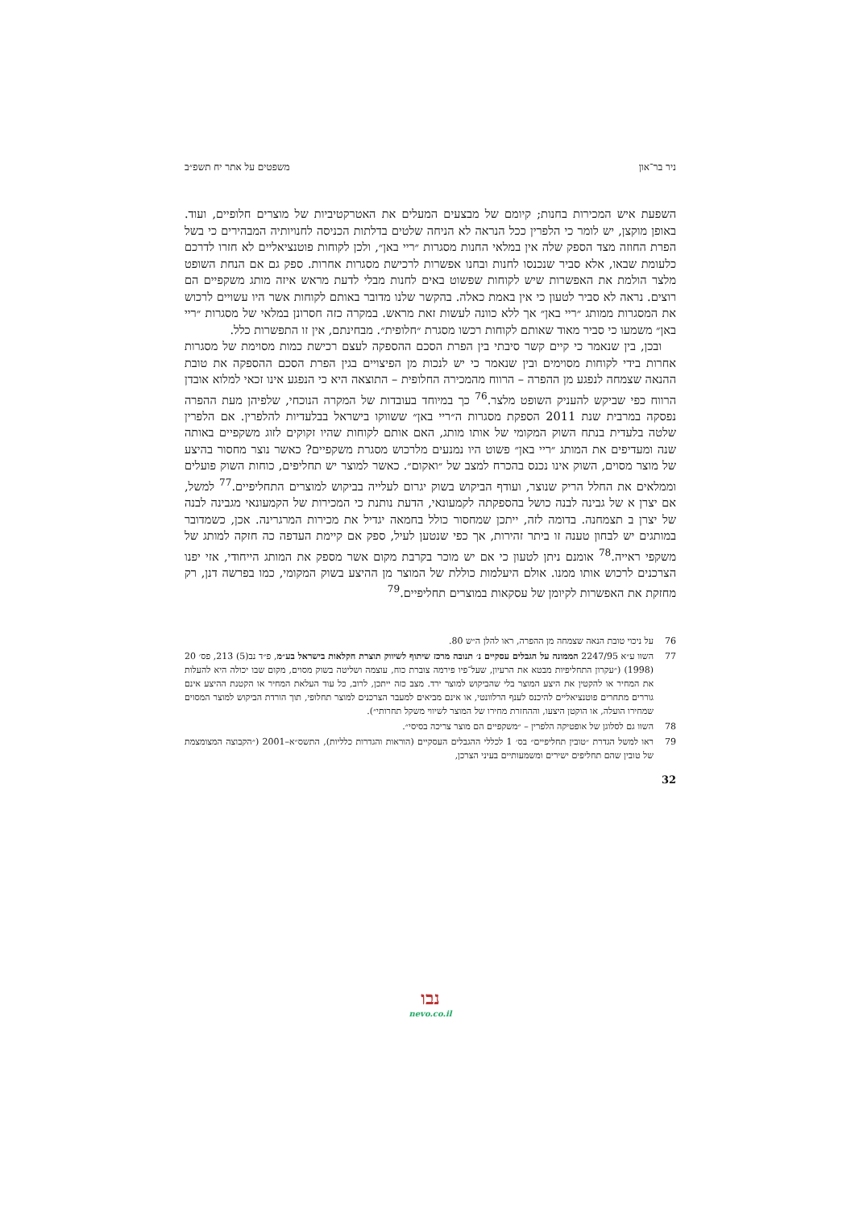ניר בר־און משפטים על אתר יח תשפ״ב
השפעת איש המכירות בחנות; קיומם של מבצעים המעלים את האטרקטיביות של מוצרים חלופיים, ועוד. באופן מוקצן, יש לומר כי הלפרין ככל הנראה לא הניחה שלטים בדלתות הכניסה לחנויותיה המבהירים כי בשל הפרת החוזה מצד הספק שלה אין במלאי החנות מסגרות ״ריי באן״, ולכן לקוחות פוטנציאליים לא חזרו לדרכם כלעומת שבאו, אלא סביר שנכנסו לחנות ובחנו אפשרות לרכישת מסגרות אחרות. ספק גם אם הנחת השופט מלצר הולמת את האפשרות שיש לקוחות שפשוט באים לחנות מבלי לדעת מראש איזה מותג משקפיים הם רוצים. נראה לא סביר לטעון כי אין באמת כאלה. בהקשר שלנו מדובר באותם לקוחות אשר היו עשויים לרכוש את המסגרות ממותג ״ריי באן״ אך ללא כוונה לעשות זאת מראש. במקרה כזה חסרונן במלאי של מסגרות ״ריי באן״ משמעו כי סביר מאוד שאותם לקוחות רכשו מסגרת ״חלופית״. מבחינתם, אין זו התפשרות כלל.
ובכן, בין שנאמר כי קיים קשר סיבתי בין הפרת הסכם ההספקה לעצם רכישת כמות מסוימת של מסגרות אחרות בידי לקוחות מסוימים ובין שנאמר כי יש לנכות מן הפיצויים בגין הפרת הסכם ההספקה את טובת ההנאה שצמחה לנפגע מן ההפרה – הרווח מהמכירה החלופית – התוצאה היא כי הנפגע אינו זכאי למלוא אובדן הרווח כפי שביקש להעניק השופט מלצר.<sup>76</sup> כך במיוחד בעובדות של המקרה הנוכחי, שלפיהן מעת ההפרה נפסקה במרבית שנת 2011 הספקת מסגרות ה״ריי באן״ ששווקו בישראל בבלעדיות להלפרין. אם הלפרין שלטה בלעדית בנתח השוק המקומי של אותו מותג, האם אותם לקוחות שהיו זקוקים לזוג משקפיים באותה שנה ומעדיפים את המותג ״ריי באן״ פשוט היו נמנעים מלרכוש מסגרת משקפיים? כאשר נוצר מחסור בהיצע של מוצר מסוים, השוק אינו נכנס בהכרח למצב של ״ואקום״. כאשר למוצר יש תחליפים, כוחות השוק פועלים וממלאים את החלל הריק שנוצר, ועודף הביקוש בשוק יגרום לעלייה בביקוש למוצרים התחליפיים.<sup>77</sup> למשל, אם יצרן א של גבינה לבנה כושל בהספקתה לקמעונאי, הדעת נותנת כי המכירות של הקמעונאי מגבינה לבנה של יצרן ב תצמחנה. בדומה לזה, ייתכן שמחסור כולל בחמאה יגדיל את מכירות המרגרינה. אכן, כשמדובר במותגים יש לבחון טענה זו ביתר זהירות, אך כפי שנטען לעיל, ספק אם קיימת העדפה כה חזקה למותג של משקפי ראייה.<sup>78</sup> אומנם ניתן לטעון כי אם יש מוכר בקרבת מקום אשר מספק את המותג הייחודי, אזי יפנו הצרכנים לרכוש אותו ממנו. אולם היעלמות כוללת של המוצר מן ההיצע בשוק המקומי, כמו בפרשה דנן, רק מחזקת את האפשרות לקיומן של עסקאות במוצרים תחליפיים.<sup>79</sup>
76 על ניכוי טובת הנאה שצמחה מן ההפרה, ראו להלן ה״ש 80.
77 השוו ע״א 2247/95 הממונה על הגבלים עסקיים נ׳ תנובה מרכז שיתוף לשיווק תוצרת חקלאות בישראל בע״מ, פ״ד נב(5) 213, פס׳ 20 (1998) (״עקרון התחליפיות מבטא את הרעיון, שעל־פיו פירמה צוברת כוח, עוצמה ושליטה בשוק מסוים, מקום שבו יכולה היא להעלות את המחיר או להקטין את היצע המוצר בלי שהביקוש למוצר ירד. מצב כזה ייתכן, לרוב, כל עוד העלאת המחיר או הקטנת ההיצע אינם גוררים מתחרים פוטנציאליים להיכנס לענף הרלוונטי, או אינם מביאים למעבר הצרכנים למוצר תחלופי, תוך הורדת הביקוש למוצר המסוים שמחירו הועלה, או הוקטן היצעו, וההחזרת מחירו של המוצר לשיווי משקל תחרותי״).
78 השוו גם לסלוגן של אופטיקה הלפרין – ״משקפיים הם מוצר צריכה בסיסי״.
79 ראו למשל הגדרת ״טובין תחליפיים״ בס׳ 1 לכללי ההגבלים העסקיים (הוראות והגדרות כלליות), התשס״א–2001 (״הקבוצה המצומצמת של טובין שהם תחליפים ישירים ומשמעותיים בעיני הצרכן,
32
נבו
nevo.co.il